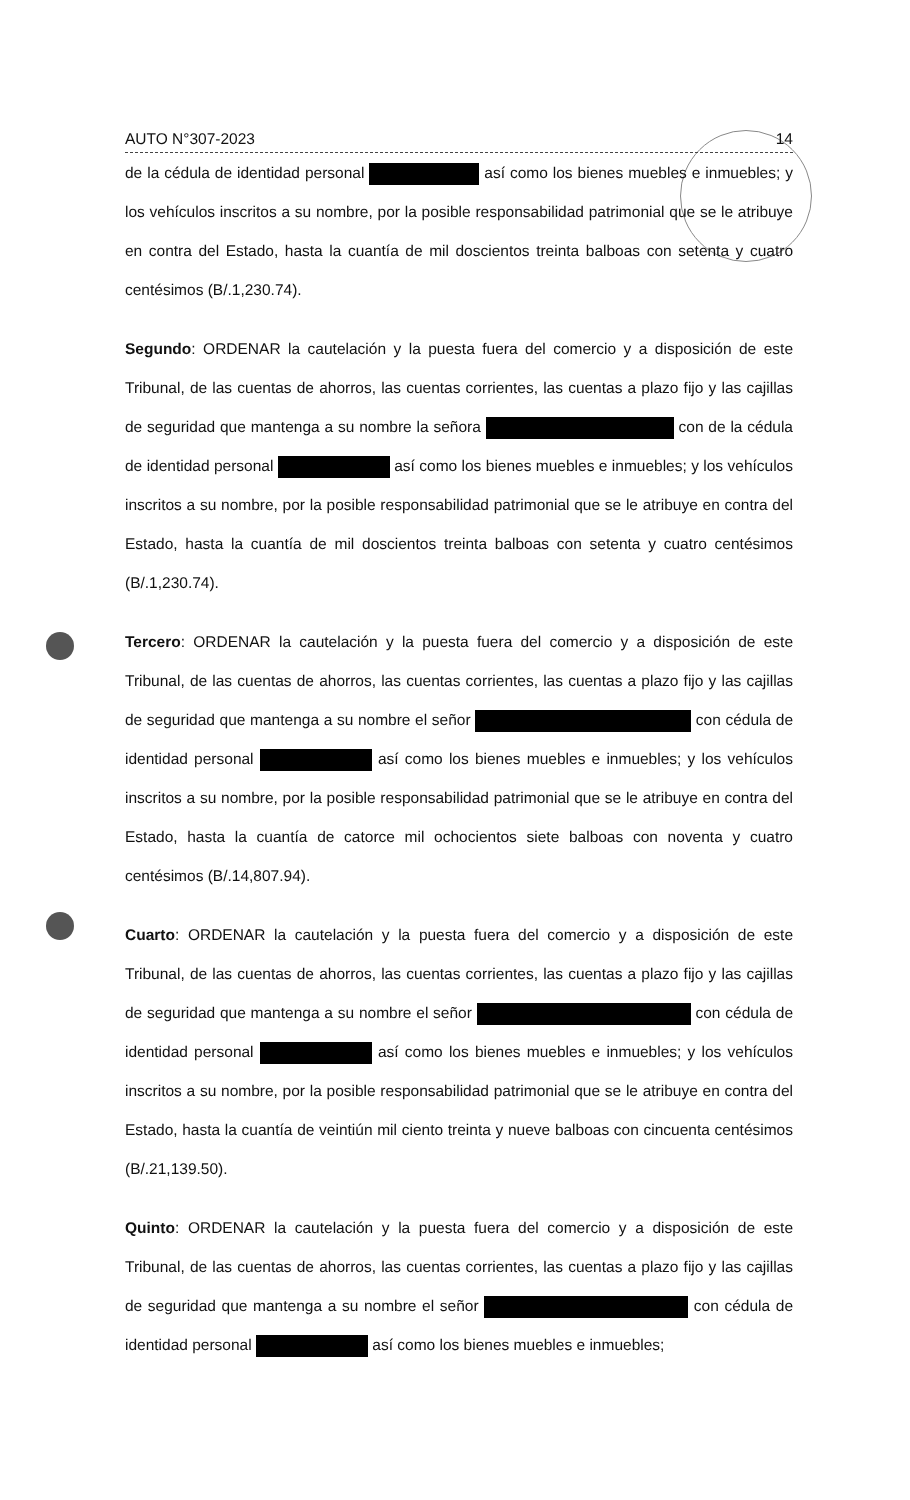AUTO N°307-2023 14
de la cédula de identidad personal así como los bienes muebles e inmuebles; y los vehículos inscritos a su nombre, por la posible responsabilidad patrimonial que se le atribuye en contra del Estado, hasta la cuantía de mil doscientos treinta balboas con setenta y cuatro centésimos (B/.1,230.74).
Segundo: ORDENAR la cautelación y la puesta fuera del comercio y a disposición de este Tribunal, de las cuentas de ahorros, las cuentas corrientes, las cuentas a plazo fijo y las cajillas de seguridad que mantenga a su nombre la señora con de la cédula de identidad personal así como los bienes muebles e inmuebles; y los vehículos inscritos a su nombre, por la posible responsabilidad patrimonial que se le atribuye en contra del Estado, hasta la cuantía de mil doscientos treinta balboas con setenta y cuatro centésimos (B/.1,230.74).
Tercero: ORDENAR la cautelación y la puesta fuera del comercio y a disposición de este Tribunal, de las cuentas de ahorros, las cuentas corrientes, las cuentas a plazo fijo y las cajillas de seguridad que mantenga a su nombre el señor con cédula de identidad personal así como los bienes muebles e inmuebles; y los vehículos inscritos a su nombre, por la posible responsabilidad patrimonial que se le atribuye en contra del Estado, hasta la cuantía de catorce mil ochocientos siete balboas con noventa y cuatro centésimos (B/.14,807.94).
Cuarto: ORDENAR la cautelación y la puesta fuera del comercio y a disposición de este Tribunal, de las cuentas de ahorros, las cuentas corrientes, las cuentas a plazo fijo y las cajillas de seguridad que mantenga a su nombre el señor con cédula de identidad personal así como los bienes muebles e inmuebles; y los vehículos inscritos a su nombre, por la posible responsabilidad patrimonial que se le atribuye en contra del Estado, hasta la cuantía de veintiún mil ciento treinta y nueve balboas con cincuenta centésimos (B/.21,139.50).
Quinto: ORDENAR la cautelación y la puesta fuera del comercio y a disposición de este Tribunal, de las cuentas de ahorros, las cuentas corrientes, las cuentas a plazo fijo y las cajillas de seguridad que mantenga a su nombre el señor con cédula de identidad personal así como los bienes muebles e inmuebles;